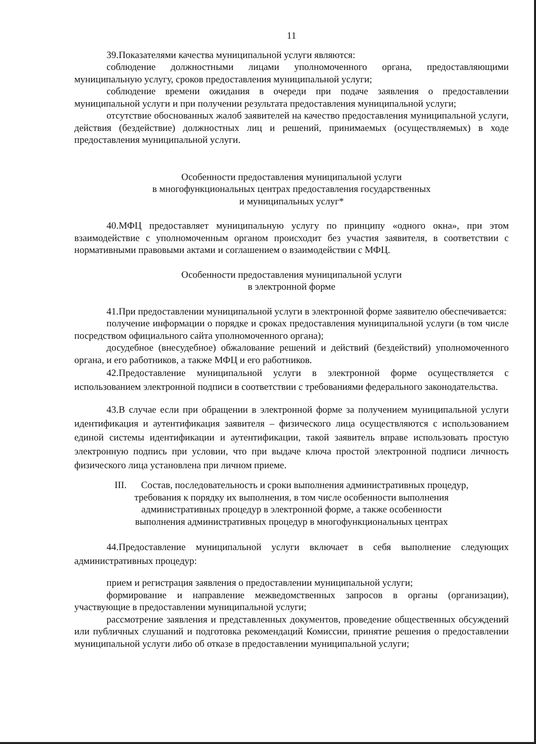11
39.Показателями качества муниципальной услуги являются:
соблюдение должностными лицами уполномоченного органа, предоставляющими муниципальную услугу, сроков предоставления муниципальной услуги;
соблюдение времени ожидания в очереди при подаче заявления о предоставлении муниципальной услуги и при получении результата предоставления муниципальной услуги;
отсутствие обоснованных жалоб заявителей на качество предоставления муниципальной услуги, действия (бездействие) должностных лиц и решений, принимаемых (осуществляемых) в ходе предоставления муниципальной услуги.
Особенности предоставления муниципальной услуги
в многофункциональных центрах предоставления государственных
и муниципальных услуг*
40.МФЦ предоставляет муниципальную услугу по принципу «одного окна», при этом взаимодействие с уполномоченным органом происходит без участия заявителя, в соответствии с нормативными правовыми актами и соглашением о взаимодействии с МФЦ.
Особенности предоставления муниципальной услуги
в электронной форме
41.При предоставлении муниципальной услуги в электронной форме заявителю обеспечивается:
получение информации о порядке и сроках предоставления муниципальной услуги (в том числе посредством официального сайта уполномоченного органа);
досудебное (внесудебное) обжалование решений и действий (бездействий) уполномоченного органа, и его работников, а также МФЦ и его работников.
42.Предоставление муниципальной услуги в электронной форме осуществляется с использованием электронной подписи в соответствии с требованиями федерального законодательства.
43.В случае если при обращении в электронной форме за получением муниципальной услуги идентификация и аутентификация заявителя – физического лица осуществляются с использованием единой системы идентификации и аутентификации, такой заявитель вправе использовать простую электронную подпись при условии, что при выдаче ключа простой электронной подписи личность физического лица установлена при личном приеме.
III. Состав, последовательность и сроки выполнения административных процедур,
требования к порядку их выполнения, в том числе особенности выполнения
административных процедур в электронной форме, а также особенности
выполнения административных процедур в многофункциональных центрах
44.Предоставление муниципальной услуги включает в себя выполнение следующих административных процедур:
прием и регистрация заявления о предоставлении муниципальной услуги;
формирование и направление межведомственных запросов в органы (организации), участвующие в предоставлении муниципальной услуги;
рассмотрение заявления и представленных документов, проведение общественных обсуждений или публичных слушаний и подготовка рекомендаций Комиссии, принятие решения о предоставлении муниципальной услуги либо об отказе в предоставлении муниципальной услуги;